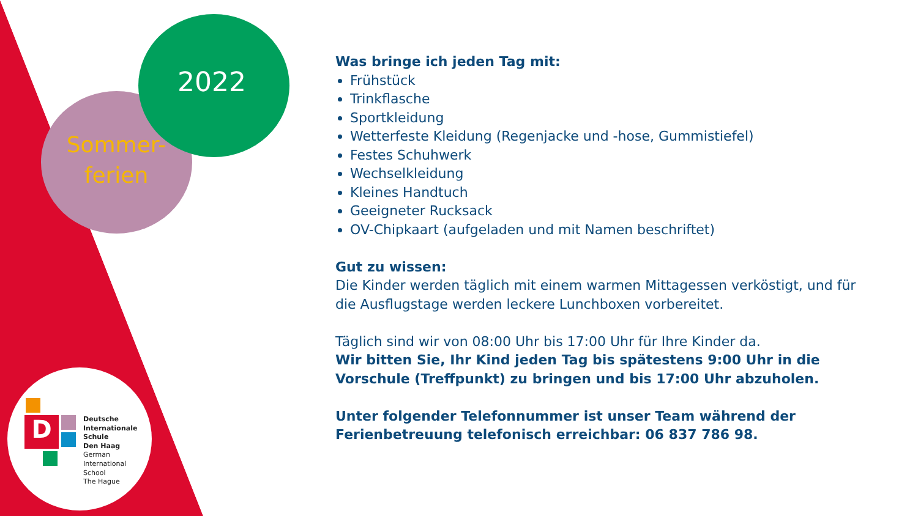2022
Sommer-
ferien
D
Deutsche
Internationale
Schule
Den Haag
German
International
School
The Hague
Was bringe ich jeden Tag mit:
Frühstück
Trinkflasche
Sportkleidung
Wetterfeste Kleidung (Regenjacke und -hose, Gummistiefel)
Festes Schuhwerk
Wechselkleidung
Kleines Handtuch
Geeigneter Rucksack
OV-Chipkaart (aufgeladen und mit Namen beschriftet)
Gut zu wissen:
Die Kinder werden täglich mit einem warmen Mittagessen verköstigt, und für die Ausflugstage werden leckere Lunchboxen vorbereitet.
Täglich sind wir von 08:00 Uhr bis 17:00 Uhr für Ihre Kinder da.
Wir bitten Sie, Ihr Kind jeden Tag bis spätestens 9:00 Uhr in die Vorschule (Treffpunkt) zu bringen und bis 17:00 Uhr abzuholen.
Unter folgender Telefonnummer ist unser Team während der Ferienbetreuung telefonisch erreichbar: 06 837 786 98.